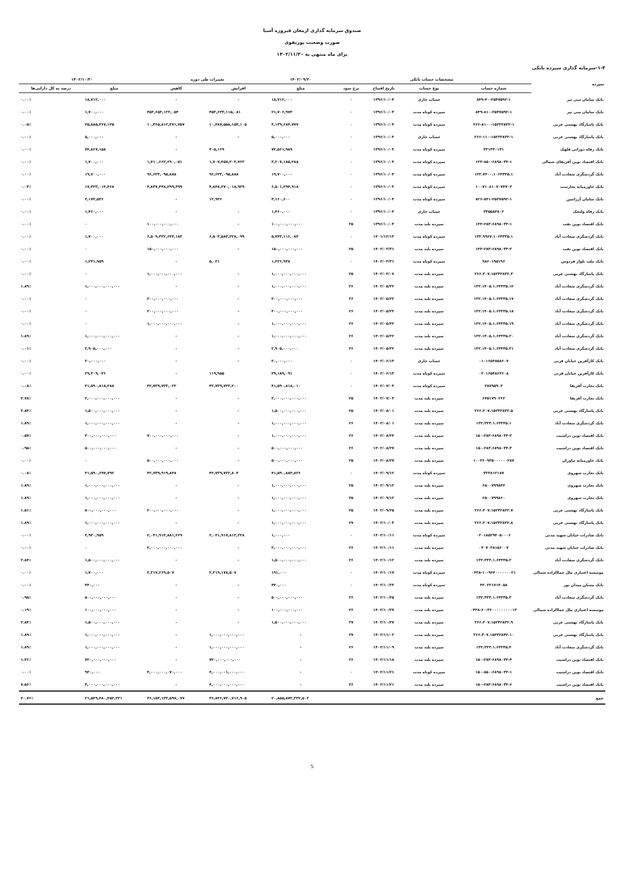صندوق سرمایه گذاری ارمغان فیروزه آسیا
صورت وضعیت پورتفوی
برای ماه منتهی به ۱۴۰۲/۱۱/۳۰
۱-۴-سرمایه گذاری سپرده بانکی
| سپرده | مشخصات حساب بانکی | | | | | ۱۴۰۲/۰۹/۳۰ | تغییرات طی دوره | | ۱۴۰۲/۱۰/۳۰ | |
| --- | --- | --- | --- | --- | --- | --- | --- | --- | --- | --- |
| | شماره حساب | نوع حساب | تاریخ افتتاح | نرخ سود | | مبلغ | افزایش | کاهش | مبلغ | درصد به کل دارایی‌ها |
| بانک سامان سی تیر | ۸۴۹-۴۰-۲۵۴۷۵۹۲-۱ | حساب جاری | ۱۳۹۶/۱۰/۰۴ | ۰ | | ۱۸,۷۱۲,۰۰۰ | - | - | ۱۸,۷۱۲,۰۰۰ | ۰.۰۰٪ |
| بانک سامان سی تیر | ۸۴۹-۸۱۰-۲۵۴۷۵۹۲-۱ | سپرده کوتاه مدت | ۱۳۹۶/۱۰/۰۴ | ۰ | | ۲۱,۷۰۶,۹۷۳ | ۴۵۳,۶۳۳,۱۱۵,۰۸۱ | ۴۵۳,۶۵۳,۱۲۲,۰۵۴ | ۱,۷۰۰,۰۰۰ | ۰.۰۰٪ |
| بانک پاسارگاد بهشتی غربی | ۲۶۶-۸۱۰۰-۱۵۲۳۲۸۳۲-۱ | سپرده کوتاه مدت | ۱۳۹۶/۱۰/۰۴ | ۰ | | ۴,۱۳۹,۶۸۴,۷۷۷ | ۱۰,۳۸۷,۵۵۸,۱۵۴,۱۰۵ | ۱۰,۳۶۵,۸۱۲,۴۷۱,۷۵۷ | ۲۵,۸۸۵,۳۶۷,۱۲۵ | ۰.۰۵٪ |
| بانک پاسارگاد بهشتی غربی | ۲۶۶-۱۱۰-۱۵۲۳۲۸۳۲-۱ | حساب جاری | ۱۳۹۶/۱۰/۰۴ | ۰ | | ۵,۰۰۰,۰۰۰ | - | - | ۵,۰۰۰,۰۰۰ | ۰.۰۰٪ |
| بانک رفاه دورانی فلهک | ۳۳۱۳۳۰۱۳۱ | سپرده کوتاه مدت | ۱۳۹۶/۱۰/۰۴ | ۰ | | ۷۴,۵۶۱,۹۸۹ | ۳۰۵,۱۶۹ | - | ۷۴,۸۶۷,۱۵۸ | ۰.۰۰٪ |
| بانک اقتصاد نوین آفریقای شمالی | ۱۲۲-۸۵۰-۶۸۹۸۰۳۴-۱ | سپرده کوتاه مدت | ۱۳۹۶/۱۰/۰۴ | ۰ | | ۳,۲۰۷,۱۸۵,۲۸۸ | ۱,۷۰۷,۴۵۷,۲۰۴,۷۶۳ | ۱,۷۱۰,۶۶۲,۶۹۰,۰۵۱ | ۱,۷۰۰,۰۰۰ | ۰.۰۰٪ |
| بانک گردشگری سعادت آباد | ۱۳۲.۷۴۰۰.۱۰۶۴۳۳۵.۱ | سپرده کوتاه مدت | ۱۳۹۶/۱۰/۰۴ | ۰ | | ۱۹,۷۰۰,۰۰۰ | ۹۶,۶۳۳,۰۹۵,۸۸۸ | ۹۶,۶۳۳,۰۹۵,۸۸۸ | ۱۹,۷۰۰,۰۰۰ | ۰.۰۰٪ |
| بانک خاورمیانه بخارست | ۱۰۰۷۱۰۸۱۰۷۰۷۴۷۰۳ | سپرده کوتاه مدت | ۱۳۹۶/۱۰/۰۴ | ۰ | | ۶,۵۰۱,۲۹۴,۹۱۸ | ۴,۸۴۸,۲۷۰,۰۱۸,۹۲۹ | ۴,۸۳۷,۴۴۸,۲۹۹,۳۹۹ | ۱۷,۳۲۳,۰۱۴,۴۶۸ | ۰.۰۳٪ |
| بانک سامان آرژانتین | ۸۲۶-۸۴۱-۲۵۴۷۵۹۲-۱ | سپرده کوتاه مدت | ۱۳۹۶/۱۰/۰۴ | ۰ | | ۳,۱۶۰,۶۰۰ | ۱۲,۹۳۶ | - | ۳,۱۷۳,۵۳۶ | ۰.۰۰٪ |
| بانک رفاه ولنجک | ۳۴۵۵۸۳۸۰۲ | حساب جاری | ۱۳۹۶/۱۰/۰۴ | ۰ | | ۱,۴۶۰,۰۰۰ | - | - | ۱,۴۶۰,۰۰۰ | ۰.۰۰٪ |
| بانک اقتصاد نوین نفت | ۱۴۳-۲۸۳-۶۸۹۸۰۳۴-۱ | سپرده بلند مدت | ۱۳۹۶/۱۰/۰۴ | ۲۵ | | ۱۰۰,۰۰۰,۰۰۰,۰۰۰ | - | ۱۰۰,۰۰۰,۰۰۰,۰۰۰ | ۰ | ۰.۰۰٪ |
| بانک گردشگری سعادت آباد | ۱۳۲.۹۹۶۷.۱۰۶۴۳۳۵.۱ | سپرده کوتاه مدت | ۱۴۰۱/۱۲/۱۳ | ۰ | | ۵,۷۴۳,۱۱۶,۰۸۳ | ۶,۵۰۳,۵۸۳,۲۲۸,۰۹۹ | ۶,۵۰۹,۳۲۲,۶۴۴,۱۸۲ | ۱,۷۰۰,۰۰۰ | ۰.۰۰٪ |
| بانک اقتصاد نوین نفت | ۱۴۳-۲۸۳-۶۸۹۸۰۳۴-۲ | سپرده بلند مدت | ۱۴۰۲/۰۳/۳۱ | ۲۵ | | ۱۵۰,۰۰۰,۰۰۰,۰۰۰ | - | ۱۵۰,۰۰۰,۰۰۰,۰۰۰ | ۰ | ۰.۰۰٪ |
| بانک ملت بلوار فردوس | ۹۸۶۰۱۹۵۱۹۶ | سپرده کوتاه مدت | ۱۴۰۲/۰۳/۳۱ | ۰ | | ۱,۲۲۶,۹۳۸ | ۵,۰۲۱ | - | ۱,۲۳۱,۹۵۹ | ۰.۰۰٪ |
| بانک پاسارگاد بهشتی غربی | ۲۶۶.۳۰۷.۱۵۲۳۲۸۳۲.۳ | سپرده بلند مدت | ۱۴۰۲/۰۴/۰۷ | ۲۵ | | ۱,۰۰۰,۰۰۰,۰۰۰,۰۰۰ | - | ۱,۰۰۰,۰۰۰,۰۰۰,۰۰۰ | ۰ | ۰.۰۰٪ |
| بانک گردشگری سعادت آباد | ۱۳۲.۱۴۰۵.۱.۶۴۳۳۵.۱۲ | سپرده بلند مدت | ۱۴۰۲/۰۵/۲۲ | ۲۶ | | ۱,۰۰۰,۰۰۰,۰۰۰,۰۰۰ | - | - | ۱,۰۰۰,۰۰۰,۰۰۰,۰۰۰ | ۱.۸۹٪ |
| بانک گردشگری سعادت آباد | ۱۳۲.۱۴۰۵.۱.۶۴۳۳۵.۱۷ | سپرده بلند مدت | ۱۴۰۲/۰۵/۲۲ | ۲۶ | | ۲۰۰,۰۰۰,۰۰۰,۰۰۰ | - | ۲۰۰,۰۰۰,۰۰۰,۰۰۰ | ۰ | ۰.۰۰٪ |
| بانک گردشگری سعادت آباد | ۱۳۲.۱۴۰۵.۱.۶۴۳۳۵.۱۸ | سپرده بلند مدت | ۱۴۰۲/۰۵/۲۲ | ۲۶ | | ۲۰۰,۰۰۰,۰۰۰,۰۰۰ | - | ۲۰۰,۰۰۰,۰۰۰,۰۰۰ | ۰ | ۰.۰۰٪ |
| بانک گردشگری سعادت آباد | ۱۳۲.۱۴۰۵.۱.۶۴۳۳۵.۱۹ | سپرده بلند مدت | ۱۴۰۲/۰۵/۲۲ | ۲۶ | | ۱,۰۰۰,۰۰۰,۰۰۰,۰۰۰ | - | ۱,۰۰۰,۰۰۰,۰۰۰,۰۰۰ | ۰ | ۰.۰۰٪ |
| بانک گردشگری سعادت آباد | ۱۳۲.۱۴۰۵.۱.۶۴۳۳۵.۲۰ | سپرده بلند مدت | ۱۴۰۲/۰۵/۲۲ | ۲۶ | | ۱,۰۰۰,۰۰۰,۰۰۰,۰۰۰ | - | - | ۱,۰۰۰,۰۰۰,۰۰۰,۰۰۰ | ۱.۸۹٪ |
| بانک گردشگری سعادت آباد | ۱۳۲.۱۴۰۵.۱.۶۴۳۳۵.۲۱ | سپرده بلند مدت | ۱۴۰۲/۰۵/۲۲ | ۲۶ | | ۲,۹۰۵,۰۰۰,۰۰۰ | - | - | ۲,۹۰۵,۰۰۰,۰۰۰ | ۰.۰۱٪ |
| بانک کارآفرین خیابان قرنی | ۰۱۰۱۶۵۴۸۵۸۶۰۷ | حساب جاری | ۱۴۰۲/۰۶/۱۳ | ۰ | | ۲۰,۰۰۰,۰۰۰ | - | - | ۲۰,۰۰۰,۰۰۰ | ۰.۰۰٪ |
| بانک کارآفرین خیابان قرنی | ۰۲۰۱۶۵۴۸۶۲۶۰۸ | سپرده کوتاه مدت | ۱۴۰۲/۰۶/۱۳ | ۰ | | ۲۹,۱۸۹,۰۹۱ | ۱۱۹,۹۵۵ | - | ۲۹,۳۰۹,۰۴۶ | ۰.۰۰٪ |
| بانک تجارت آفریقا | ۲۸۷۹۵۹۰۲ | سپرده کوتاه مدت | ۱۴۰۲/۰۷/۰۴ | ۰ | | ۴۱,۵۹۰,۸۱۸,۰۱۰ | ۴۲,۷۳۹,۷۲۳,۲۰۰ | ۴۲,۷۳۹,۷۲۳,۰۲۲ | ۴۱,۵۹۰,۸۱۸,۲۸۸ | ۰.۰۸٪ |
| بانک تجارت آفریقا | ۶۴۵۱۷۹۰۲۶۲ | سپرده بلند مدت | ۱۴۰۲/۰۷/۰۴ | ۲۵ | | ۲,۰۰۰,۰۰۰,۰۰۰,۰۰۰ | - | - | ۲,۰۰۰,۰۰۰,۰۰۰,۰۰۰ | ۳.۷۸٪ |
| بانک پاسارگاد بهشتی غربی | ۲۶۶.۳۰۷.۱۵۲۳۲۸۳۲.۵ | سپرده بلند مدت | ۱۴۰۲/۰۸/۰۱ | ۲۵ | | ۱,۵۰۰,۰۰۰,۰۰۰,۰۰۰ | - | - | ۱,۵۰۰,۰۰۰,۰۰۰,۰۰۰ | ۲.۸۴٪ |
| بانک گردشگری سعادت آباد | ۱۳۲.۳۳۳.۱.۶۴۳۳۵.۱ | سپرده بلند مدت | ۱۴۰۲/۰۸/۰۱ | ۲۶ | | ۱,۰۰۰,۰۰۰,۰۰۰,۰۰۰ | - | - | ۱,۰۰۰,۰۰۰,۰۰۰,۰۰۰ | ۱.۸۹٪ |
| بانک اقتصاد نوین دزاشیب | ۱۵۰-۲۸۳-۶۸۹۸۰۳۴-۲ | سپرده بلند مدت | ۱۴۰۲/۰۸/۲۴ | ۲۶ | | ۱,۰۰۰,۰۰۰,۰۰۰,۰۰۰ | - | ۷۰۰,۰۰۰,۰۰۰,۰۰۰ | ۳۰۰,۰۰۰,۰۰۰,۰۰۰ | ۰.۵۷٪ |
| بانک اقتصاد نوین دزاشیب | ۱۵۰.۲۸۳.۶۸۹۸۰۳۴.۳ | سپرده بلند مدت | ۱۴۰۲/۰۸/۲۷ | ۲۶ | | ۵۰۰,۰۰۰,۰۰۰,۰۰۰ | - | - | ۵۰۰,۰۰۰,۰۰۰,۰۰۰ | ۰.۹۵٪ |
| بانک خاورمیانه نیاوران | ۱۰۰۳۶۰۹۳۵۰۰۰۰۰۰۲۸۷ | سپرده بلند مدت | ۱۴۰۲/۰۸/۲۷ | ۲۵ | | ۵۰۰,۰۰۰,۰۰۰,۰۰۰ | - | ۵۰۰,۰۰۰,۰۰۰,۰۰۰ | ۰ | ۰.۰۰٪ |
| بانک تجارت شهروی | ۳۲۳۸۱۲۱۸۷ | سپرده کوتاه مدت | ۱۴۰۲/۰۹/۱۲ | ۰ | | ۴۱,۵۹۰,۸۸۴,۸۲۶ | ۴۲,۷۳۹,۷۲۲,۸۰۴ | ۴۲,۷۳۹,۹۱۹,۸۴۸ | ۴۱,۵۹۰,۶۹۷,۷۹۲ | ۰.۰۸٪ |
| بانک تجارت شهروی | ۶۵۰۰۷۹۹۸۴۴ | سپرده بلند مدت | ۱۴۰۲/۰۹/۱۲ | ۲۵ | | ۱,۰۰۰,۰۰۰,۰۰۰,۰۰۰ | - | - | ۱,۰۰۰,۰۰۰,۰۰۰,۰۰۰ | ۱.۸۹٪ |
| بانک تجارت شهروی | ۶۵۰۰۷۹۹۸۶۰ | سپرده بلند مدت | ۱۴۰۲/۰۹/۱۲ | ۲۵ | | ۱,۰۰۰,۰۰۰,۰۰۰,۰۰۰ | - | - | ۱,۰۰۰,۰۰۰,۰۰۰,۰۰۰ | ۱.۸۹٪ |
| بانک پاسارگاد بهشتی غربی | ۲۶۶.۳۰۷.۱۵۲۳۲۸۳۲.۷ | سپرده بلند مدت | ۱۴۰۲/۰۹/۲۵ | ۲۵ | | ۱,۰۰۰,۰۰۰,۰۰۰,۰۰۰ | - | ۲۰۰,۰۰۰,۰۰۰,۰۰۰ | ۸۰۰,۰۰۰,۰۰۰,۰۰۰ | ۱.۵۱٪ |
| بانک پاسارگاد بهشتی غربی | ۲۶۶.۳۰۷.۱۵۲۳۲۸۳۲.۸ | سپرده بلند مدت | ۱۴۰۲/۱۰/۰۳ | ۲۷ | | ۱,۰۰۰,۰۰۰,۰۰۰,۰۰۰ | - | - | ۱,۰۰۰,۰۰۰,۰۰۰,۰۰۰ | ۱.۸۹٪ |
| بانک صادرات خیابان شهید مدنی | ۰۲۰۱۸۵۲۹۴۰۵۰۰۰۶ | سپرده کوتاه مدت | ۱۴۰۲/۱۰/۱۱ | ۰ | | ۱,۰۰۰,۰۰۰ | ۲,۰۴۱,۹۱۷,۸۱۳,۲۲۸ | ۲,۰۴۱,۹۱۴,۸۸۱,۲۶۹ | ۳,۹۳۰,۹۵۹ | ۰.۰۰٪ |
| بانک صادرات خیابان شهید مدنی | ۰۴۰۷۰۳۸۱۵۶۰۰۷ | سپرده بلند مدت | ۱۴۰۲/۱۰/۱۱ | ۲۶ | | ۲,۰۰۰,۰۰۰,۰۰۰,۰۰۰ | - | ۲,۰۰۰,۰۰۰,۰۰۰,۰۰۰ | ۰ | ۰.۰۰٪ |
| بانک گردشگری سعادت آباد | ۱۳۲.۳۳۳.۱.۶۴۳۳۵.۲ | سپرده بلند مدت | ۱۴۰۲/۱۰/۱۲ | ۲۶ | | ۱,۵۰۰,۰۰۰,۰۰۰,۰۰۰ | - | - | ۱,۵۰۰,۰۰۰,۰۰۰,۰۰۰ | ۲.۸۴٪ |
| موسسه اعتباری ملل جماالزاده شمالی | ۰۴۳۸-۱۰-۹۶۴۰۰۰۰۰۰۰۲۱ | سپرده کوتاه مدت | ۱۴۰۲/۱۰/۱۷ | ۰ | | ۱۹۱,۰۰۰ | ۲,۲۱۹,۱۷۸,۵۰۷ | ۲,۲۱۷,۶۶۹,۵۰۷ | ۱,۷۰۰,۰۰۰ | ۰.۰۰٪ |
| بانک مسکن میدان نور | ۴۲۰۲۲۱۷۱۴۰۵۸ | سپرده کوتاه مدت | ۱۴۰۲/۱۰/۲۳ | ۰ | | ۴۴۰,۰۰۰ | - | - | ۴۴۰,۰۰۰ | ۰.۰۰٪ |
| بانک گردشگری سعادت آباد | ۱۳۲.۳۳۳.۱.۶۴۳۳۵.۳ | سپرده بلند مدت | ۱۴۰۲/۱۰/۲۵ | ۲۶ | | ۵۰۰,۰۰۰,۰۰۰,۰۰۰ | - | - | ۵۰۰,۰۰۰,۰۰۰,۰۰۰ | ۰.۹۵٪ |
| موسسه اعتباری ملل جماالزاده شمالی | ۰۴۳۸-۶۰-۳۶۰۰۰۰۰۰۰۰۰۱۳ | سپرده بلند مدت | ۱۴۰۲/۱۰/۲۷ | ۲۶ | | ۱۰۰,۰۰۰,۰۰۰,۰۰۰ | - | - | ۱۰۰,۰۰۰,۰۰۰,۰۰۰ | ۰.۱۹٪ |
| بانک پاسارگاد بهشتی غربی | ۲۶۶.۳۰۷.۱۵۲۳۲۸۳۲.۹ | سپرده بلند مدت | ۱۴۰۲/۱۰/۲۷ | ۲۷ | | ۱,۵۰۰,۰۰۰,۰۰۰,۰۰۰ | - | - | ۱,۵۰۰,۰۰۰,۰۰۰,۰۰۰ | ۲.۸۴٪ |
| بانک پاسارگاد بهشتی غربی | ۲۶۶.۳۰۷.۱۵۲۳۲۸۳۲.۱۰ | سپرده بلند مدت | ۱۴۰۲/۱۱/۰۲ | ۲۷ | | - | ۱,۰۰۰,۰۰۰,۰۰۰,۰۰۰ | - | ۱,۰۰۰,۰۰۰,۰۰۰,۰۰۰ | ۱.۸۹٪ |
| بانک گردشگری سعادت آباد | ۱۳۲.۳۳۳.۱.۶۴۳۳۵.۴ | سپرده بلند مدت | ۱۴۰۲/۱۱/۰۹ | ۲۶ | | - | ۱,۰۰۰,۰۰۰,۰۰۰,۰۰۰ | - | ۱,۰۰۰,۰۰۰,۰۰۰,۰۰۰ | ۱.۸۹٪ |
| بانک اقتصاد نوین دزاشیب | ۱۵۰-۲۸۳-۶۸۹۸۰۳۴-۴ | سپرده بلند مدت | ۱۴۰۲/۱۱/۱۸ | ۲۶ | | - | ۷۲۰,۰۰۰,۰۰۰,۰۰۰ | - | ۷۲۰,۰۰۰,۰۰۰,۰۰۰ | ۱.۳۶٪ |
| بانک اقتصاد نوین دزاشیب | ۱۵۰-۸۵۰-۶۸۹۸۰۳۴-۱ | سپرده کوتاه مدت | ۱۴۰۲/۱۱/۲۱ | ۰ | | - | ۴,۰۰۰,۰۰۱,۰۰۰,۰۰۰ | ۴,۰۰۰,۰۰۰,۰۷۰,۰۰۰ | ۹۳۰,۰۰۰ | ۰.۰۰٪ |
| بانک اقتصاد نوین دزاشیب | ۱۵۰-۲۸۳-۶۸۹۸۰۳۴-۶ | سپرده بلند مدت | ۱۴۰۲/۱۱/۲۱ | ۲۶ | | - | ۴,۰۰۰,۰۰۰,۰۰۰,۰۰۰ | - | ۴,۰۰۰,۰۰۰,۰۰۰,۰۰۰ | ۷.۵۶٪ |
| جمع | | | | | | ۲۰,۸۵۵,۸۷۳,۳۳۲,۵۰۳ | ۳۶,۸۴۶,۷۴۰,۷۱۶,۹۰۵ | ۳۶,۱۵۳,۱۳۳,۵۹۷,۰۷۷ | ۲۱,۵۴۹,۴۸۰,۴۵۲,۳۳۱ | ۴۰.۷۶٪ |
5